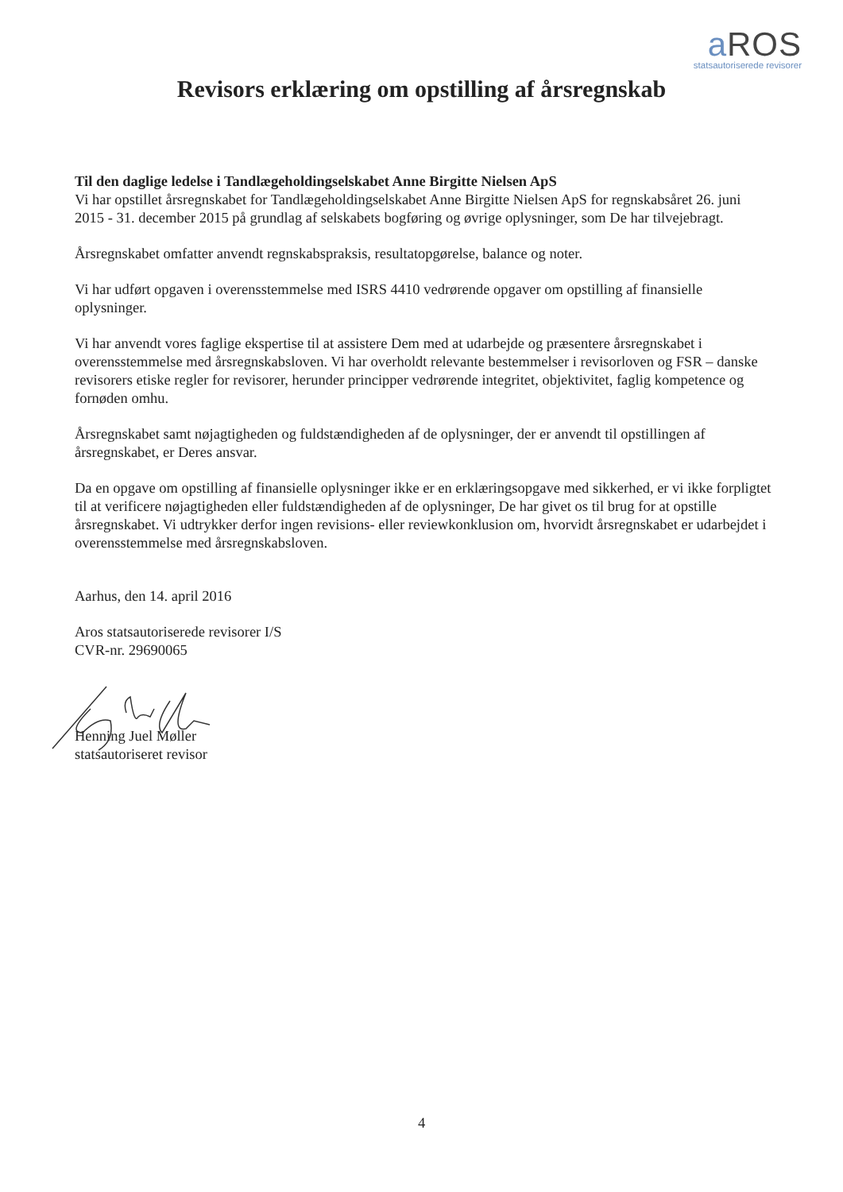a ROS
statsautoriserede revisorer
Revisors erklæring om opstilling af årsregnskab
Til den daglige ledelse i Tandlægeholdingselskabet Anne Birgitte Nielsen ApS
Vi har opstillet årsregnskabet for Tandlægeholdingselskabet Anne Birgitte Nielsen ApS for regnskabsåret 26. juni 2015 - 31. december 2015 på grundlag af selskabets bogføring og øvrige oplysninger, som De har tilvejebragt.
Årsregnskabet omfatter anvendt regnskabspraksis, resultatopgørelse, balance og noter.
Vi har udført opgaven i overensstemmelse med ISRS 4410 vedrørende opgaver om opstilling af finansielle oplysninger.
Vi har anvendt vores faglige ekspertise til at assistere Dem med at udarbejde og præsentere årsregnskabet i overensstemmelse med årsregnskabsloven. Vi har overholdt relevante bestemmelser i revisorloven og FSR – danske revisorers etiske regler for revisorer, herunder principper vedrørende integritet, objektivitet, faglig kompetence og fornøden omhu.
Årsregnskabet samt nøjagtigheden og fuldstændigheden af de oplysninger, der er anvendt til opstillingen af årsregnskabet, er Deres ansvar.
Da en opgave om opstilling af finansielle oplysninger ikke er en erklæringsopgave med sikkerhed, er vi ikke forpligtet til at verificere nøjagtigheden eller fuldstændigheden af de oplysninger, De har givet os til brug for at opstille årsregnskabet. Vi udtrykker derfor ingen revisions- eller reviewkonklusion om, hvorvidt årsregnskabet er udarbejdet i overensstemmelse med årsregnskabsloven.
Aarhus, den 14. april 2016
Aros statsautoriserede revisorer I/S
CVR-nr. 29690065
Henning Juel Møller
statsautoriseret revisor
4